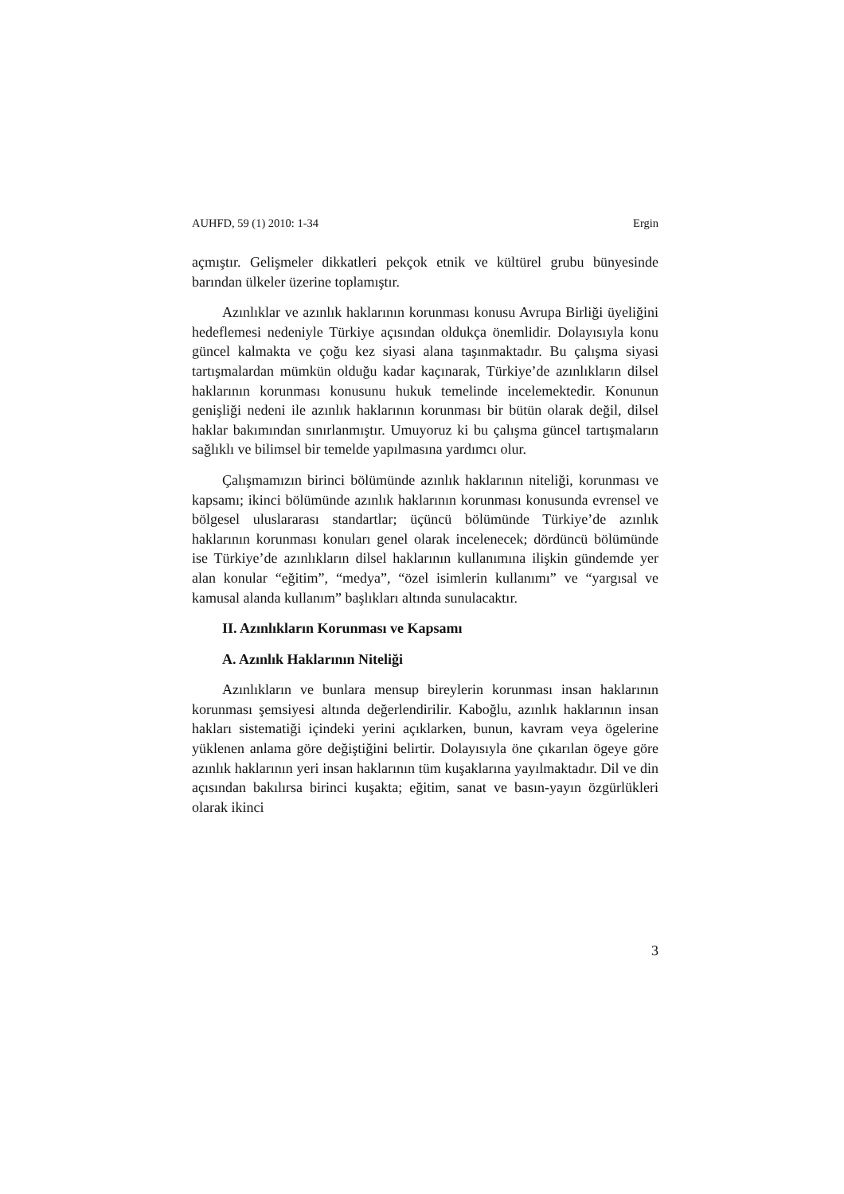AUHFD, 59 (1) 2010: 1-34 Ergin
açmıştır. Gelişmeler dikkatleri pekçok etnik ve kültürel grubu bünyesinde barından ülkeler üzerine toplamıştır.
Azınlıklar ve azınlık haklarının korunması konusu Avrupa Birliği üyeliğini hedeflemesi nedeniyle Türkiye açısından oldukça önemlidir. Dolayısıyla konu güncel kalmakta ve çoğu kez siyasi alana taşınmaktadır. Bu çalışma siyasi tartışmalardan mümkün olduğu kadar kaçınarak, Türkiye’de azınlıkların dilsel haklarının korunması konusunu hukuk temelinde incelemektedir. Konunun genişliği nedeni ile azınlık haklarının korunması bir bütün olarak değil, dilsel haklar bakımından sınırlanmıştır. Umuyoruz ki bu çalışma güncel tartışmaların sağlıklı ve bilimsel bir temelde yapılmasına yardımcı olur.
Çalışmamızın birinci bölümünde azınlık haklarının niteliği, korunması ve kapsamı; ikinci bölümünde azınlık haklarının korunması konusunda evrensel ve bölgesel uluslararası standartlar; üçüncü bölümünde Türkiye’de azınlık haklarının korunması konuları genel olarak incelenecek; dördüncü bölümünde ise Türkiye’de azınlıkların dilsel haklarının kullanımına ilişkin gündemde yer alan konular “eğitim”, “medya”, “özel isimlerin kullanımı” ve “yargısal ve kamusal alanda kullanım” başlıkları altında sunulacaktır.
II. Azınlıkların Korunması ve Kapsamı
A. Azınlık Haklarının Niteliği
Azınlıkların ve bunlara mensup bireylerin korunması insan haklarının korunması şemsiyesi altında değerlendirilir. Kaboğlu, azınlık haklarının insan hakları sistematiği içindeki yerini açıklarken, bunun, kavram veya ögelerine yüklenen anlama göre değiştiğini belirtir. Dolayısıyla öne çıkarılan ögeye göre azınlık haklarının yeri insan haklarının tüm kuşaklarına yayılmaktadır. Dil ve din açısından bakılırsa birinci kuşakta; eğitim, sanat ve basın-yayın özgürlükleri olarak ikinci
3